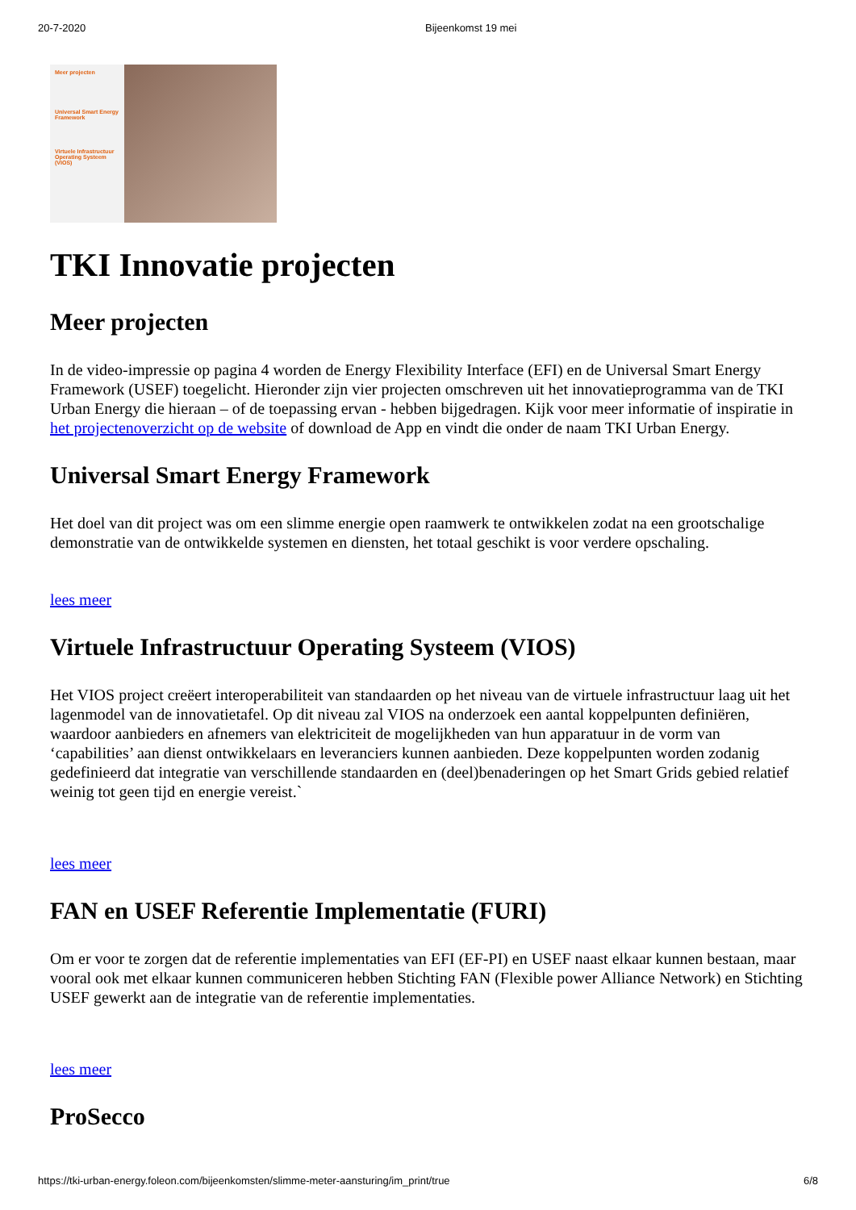20-7-2020 Bijeenkomst 19 mei
Meer projecten
Universal Smart Energy Framework
Virtuele Infrastructuur Operating Systeem (VIOS)
TKI Innovatie projecten
Meer projecten
In de video-impressie op pagina 4 worden de Energy Flexibility Interface (EFI) en de Universal Smart Energy Framework (USEF) toegelicht. Hieronder zijn vier projecten omschreven uit het innovatieprogramma van de TKI Urban Energy die hieraan – of de toepassing ervan - hebben bijgedragen. Kijk voor meer informatie of inspiratie in het projectenoverzicht op de website of download de App en vindt die onder de naam TKI Urban Energy.
Universal Smart Energy Framework
Het doel van dit project was om een slimme energie open raamwerk te ontwikkelen zodat na een grootschalige demonstratie van de ontwikkelde systemen en diensten, het totaal geschikt is voor verdere opschaling.
lees meer
Virtuele Infrastructuur Operating Systeem (VIOS)
Het VIOS project creëert interoperabiliteit van standaarden op het niveau van de virtuele infrastructuur laag uit het lagenmodel van de innovatietafel. Op dit niveau zal VIOS na onderzoek een aantal koppelpunten definiëren, waardoor aanbieders en afnemers van elektriciteit de mogelijkheden van hun apparatuur in de vorm van ‘capabilities’ aan dienst ontwikkelaars en leveranciers kunnen aanbieden. Deze koppelpunten worden zodanig gedefinieerd dat integratie van verschillende standaarden en (deel)benaderingen op het Smart Grids gebied relatief weinig tot geen tijd en energie vereist.`
lees meer
FAN en USEF Referentie Implementatie (FURI)
Om er voor te zorgen dat de referentie implementaties van EFI (EF-PI) en USEF naast elkaar kunnen bestaan, maar vooral ook met elkaar kunnen communiceren hebben Stichting FAN (Flexible power Alliance Network) en Stichting USEF gewerkt aan de integratie van de referentie implementaties.
lees meer
ProSecco
https://tki-urban-energy.foleon.com/bijeenkomsten/slimme-meter-aansturing/im_print/true 6/8